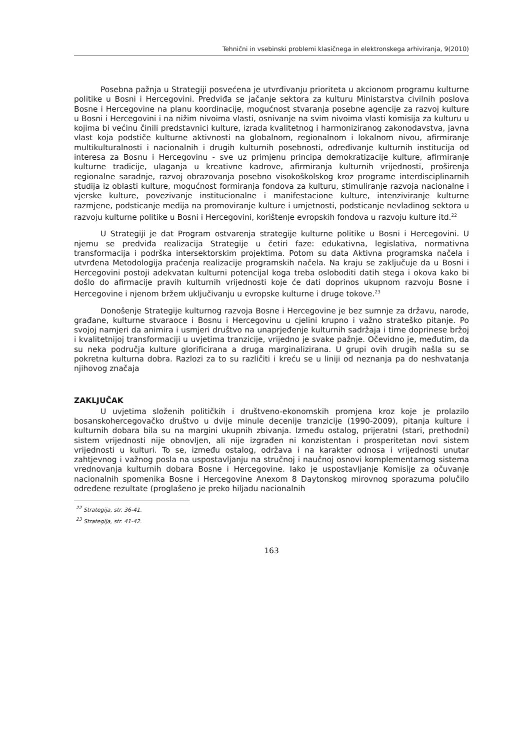Tehnični in vsebinski problemi klasičnega in elektronskega arhiviranja, 9(2010)
Posebna pažnja u Strategiji posvećena je utvrđivanju prioriteta u akcionom programu kulturne politike u Bosni i Hercegovini. Predviđa se jačanje sektora za kulturu Ministarstva civilnih poslova Bosne i Hercegovine na planu koordinacije, mogućnost stvaranja posebne agencije za razvoj kulture u Bosni i Hercegovini i na nižim nivoima vlasti, osnivanje na svim nivoima vlasti komisija za kulturu u kojima bi većinu činili predstavnici kulture, izrada kvalitetnog i harmoniziranog zakonodavstva, javna vlast koja podstiče kulturne aktivnosti na globalnom, regionalnom i lokalnom nivou, afirmiranje multikulturalnosti i nacionalnih i drugih kulturnih posebnosti, određivanje kulturnih institucija od interesa za Bosnu i Hercegovinu - sve uz primjenu principa demokratizacije kulture, afirmiranje kulturne tradicije, ulaganja u kreativne kadrove, afirmiranja kulturnih vrijednosti, proširenja regionalne saradnje, razvoj obrazovanja posebno visokoškolskog kroz programe interdisciplinarnih studija iz oblasti kulture, mogućnost formiranja fondova za kulturu, stimuliranje razvoja nacionalne i vjerske kulture, povezivanje institucionalne i manifestacione kulture, intenziviranje kulturne razmjene, podsticanje medija na promoviranje kulture i umjetnosti, podsticanje nevladinog sektora u razvoju kulturne politike u Bosni i Hercegovini, korištenje evropskih fondova u razvoju kulture itd.<sup>22</sup>
U Strategiji je dat Program ostvarenja strategije kulturne politike u Bosni i Hercegovini. U njemu se predviđa realizacija Strategije u četiri faze: edukativna, legislativa, normativna transformacija i podrška intersektorskim projektima. Potom su data Aktivna programska načela i utvrđena Metodologija praćenja realizacije programskih načela. Na kraju se zaključuje da u Bosni i Hercegovini postoji adekvatan kulturni potencijal koga treba osloboditi datih stega i okova kako bi došlo do afirmacije pravih kulturnih vrijednosti koje će dati doprinos ukupnom razvoju Bosne i Hercegovine i njenom bržem uključivanju u evropske kulturne i druge tokove.<sup>23</sup>
Donošenje Strategije kulturnog razvoja Bosne i Hercegovine je bez sumnje za državu, narode, građane, kulturne stvaraoce i Bosnu i Hercegovinu u cjelini krupno i važno strateško pitanje. Po svojoj namjeri da animira i usmjeri društvo na unaprjeđenje kulturnih sadržaja i time doprinese bržoj i kvalitetnijoj transformaciji u uvjetima tranzicije, vrijedno je svake pažnje. Očevidno je, međutim, da su neka područja kulture glorificirana a druga marginalizirana. U grupi ovih drugih našla su se pokretna kulturna dobra. Razlozi za to su različiti i kreću se u liniji od neznanja pa do neshvatanja njihovog značaja
ZAKLJUČAK
U uvjetima složenih političkih i društveno-ekonomskih promjena kroz koje je prolazilo bosanskohercegovačko društvo u dvije minule decenije tranzicije (1990-2009), pitanja kulture i kulturnih dobara bila su na margini ukupnih zbivanja. Između ostalog, prijeratni (stari, prethodni) sistem vrijednosti nije obnovljen, ali nije izgrađen ni konzistentan i prosperitetan novi sistem vrijednosti u kulturi. To se, između ostalog, održava i na karakter odnosa i vrijednosti unutar zahtjevnog i važnog posla na uspostavljanju na stručnoj i naučnoj osnovi komplementarnog sistema vrednovanja kulturnih dobara Bosne i Hercegovine. Iako je uspostavljanje Komisije za očuvanje nacionalnih spomenika Bosne i Hercegovine Anexom 8 Daytonskog mirovnog sporazuma polučilo određene rezultate (proglašeno je preko hiljadu nacionalnih
<sup>22</sup> Strategija, str. 36-41.
<sup>23</sup> Strategija, str. 41-42.
163